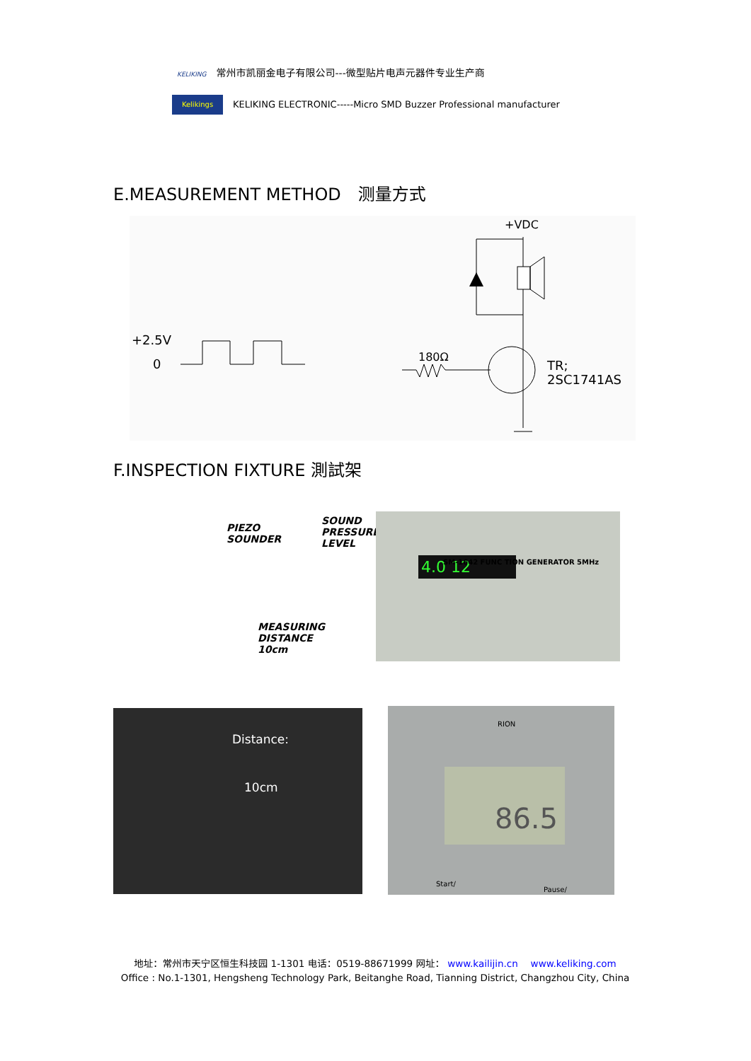KELIKING 常州市凯丽金电子有限公司---微型贴片电声元器件专业生产商
Kelikings KELIKING ELECTRONIC-----Micro SMD Buzzer Professional manufacturer
E.MEASUREMENT METHOD　测量方式
+2.5V
0
+VDC
180Ω
TR;
2SC1741AS
F.INSPECTION FIXTURE 測試架
PIEZO
SOUNDER
SOUND
PRESSURE
LEVEL
MEASURING
DISTANCE
10cm
4.0 12
SM-1642 FUNC TION GENERATOR 5MHz
Distance:
10cm
RION
86.5
Start/
Pause/
地址：常州市天宁区恒生科技园 1-1301 电话：0519-88671999 网址： www.kailijin.cn　 www.keliking.com
Office : No.1-1301, Hengsheng Technology Park, Beitanghe Road, Tianning District, Changzhou City, China